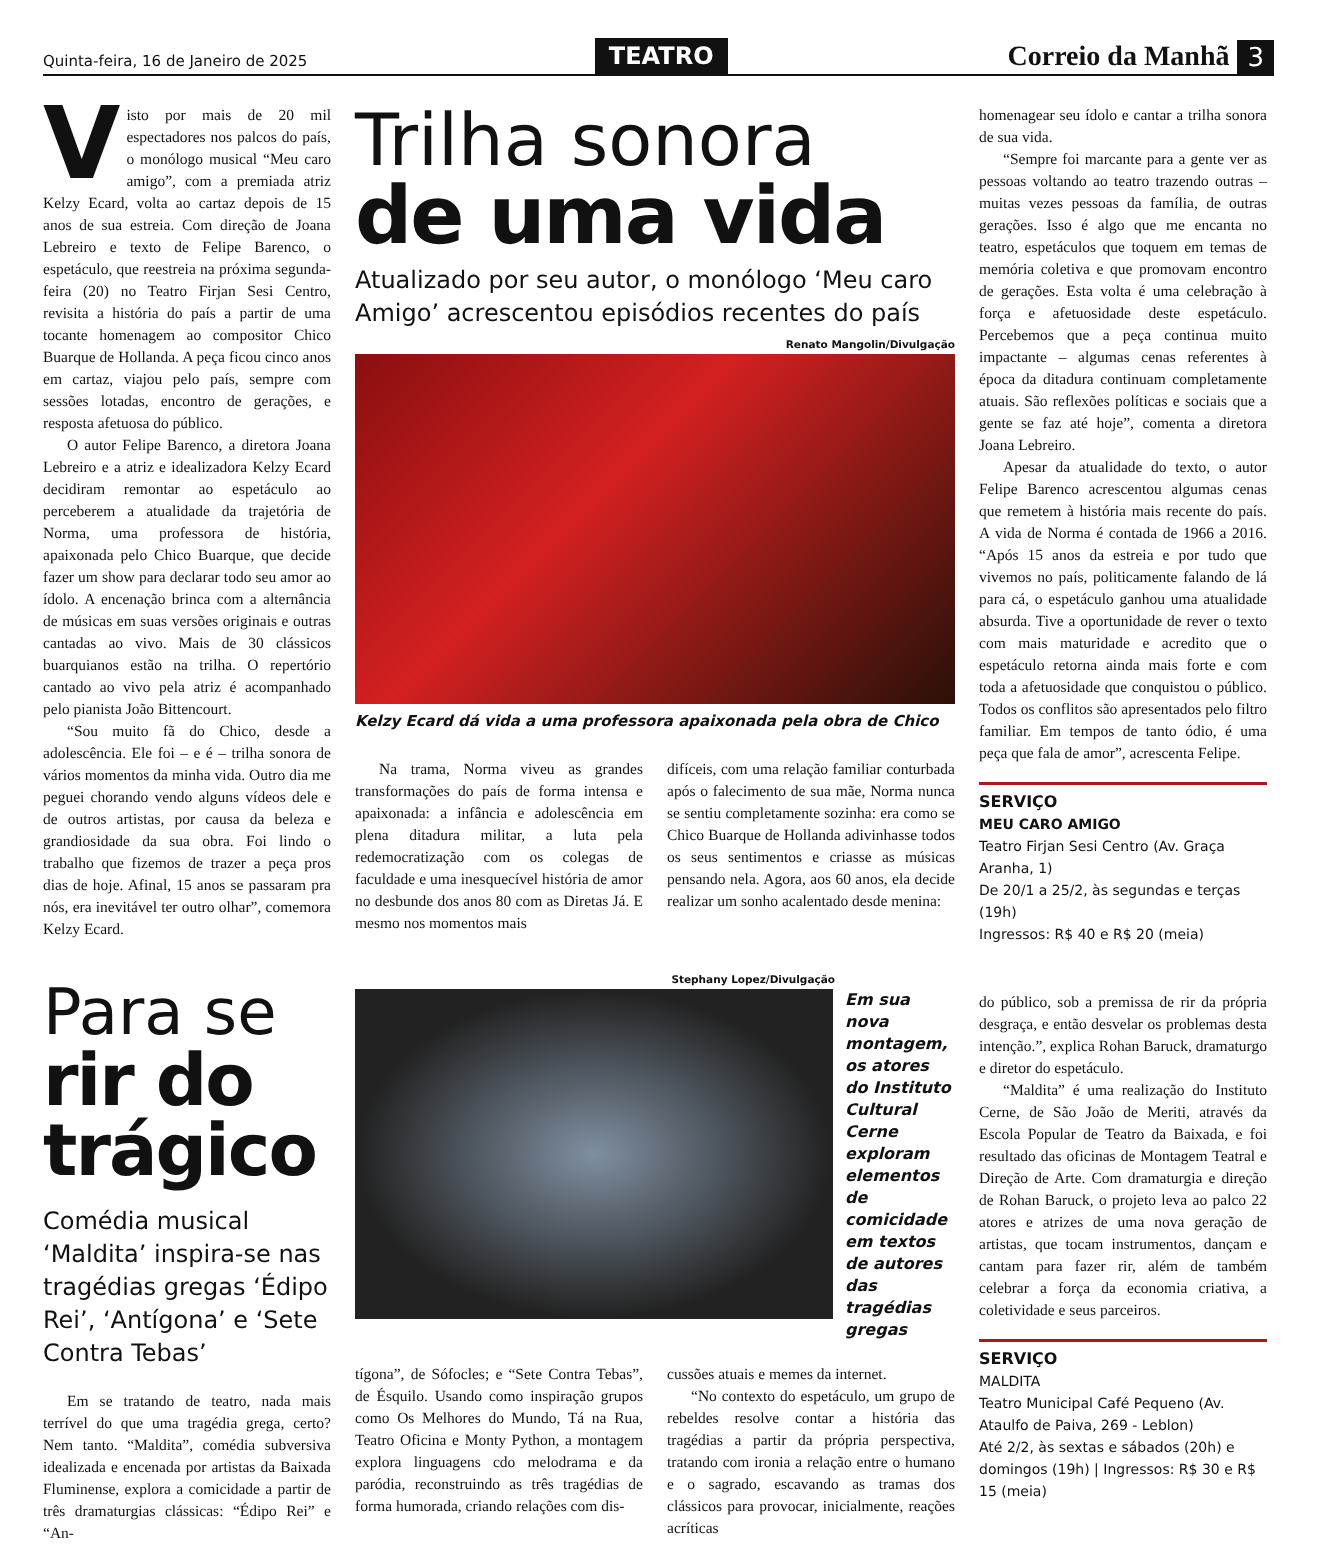Quinta-feira, 16 de Janeiro de 2025 TEATRO Correio da Manhã 3
Visto por mais de 20 mil espectadores nos palcos do país, o monólogo musical “Meu caro amigo”, com a premiada atriz Kelzy Ecard, volta ao cartaz depois de 15 anos de sua estreia. Com direção de Joana Lebreiro e texto de Felipe Barenco, o espetáculo, que reestreia na próxima segunda-feira (20) no Teatro Firjan Sesi Centro, revisita a história do país a partir de uma tocante homenagem ao compositor Chico Buarque de Hollanda. A peça ficou cinco anos em cartaz, viajou pelo país, sempre com sessões lotadas, encontro de gerações, e resposta afetuosa do público.
O autor Felipe Barenco, a diretora Joana Lebreiro e a atriz e idealizadora Kelzy Ecard decidiram remontar ao espetáculo ao perceberem a atualidade da trajetória de Norma, uma professora de história, apaixonada pelo Chico Buarque, que decide fazer um show para declarar todo seu amor ao ídolo. A encenação brinca com a alternância de músicas em suas versões originais e outras cantadas ao vivo. Mais de 30 clássicos buarquianos estão na trilha. O repertório cantado ao vivo pela atriz é acompanhado pelo pianista João Bittencourt.
“Sou muito fã do Chico, desde a adolescência. Ele foi – e é – trilha sonora de vários momentos da minha vida. Outro dia me peguei chorando vendo alguns vídeos dele e de outros artistas, por causa da beleza e grandiosidade da sua obra. Foi lindo o trabalho que fizemos de trazer a peça pros dias de hoje. Afinal, 15 anos se passaram pra nós, era inevitável ter outro olhar”, comemora Kelzy Ecard.
Trilha sonora
de uma vida
Atualizado por seu autor, o monólogo ‘Meu caro Amigo’ acrescentou episódios recentes do país
Renato Mangolin/Divulgação
Kelzy Ecard dá vida a uma professora apaixonada pela obra de Chico
Na trama, Norma viveu as grandes transformações do país de forma intensa e apaixonada: a infância e adolescência em plena ditadura militar, a luta pela redemocratização com os colegas de faculdade e uma inesquecível história de amor no desbunde dos anos 80 com as Diretas Já. E mesmo nos momentos mais
difíceis, com uma relação familiar conturbada após o falecimento de sua mãe, Norma nunca se sentiu completamente sozinha: era como se Chico Buarque de Hollanda adivinhasse todos os seus sentimentos e criasse as músicas pensando nela. Agora, aos 60 anos, ela decide realizar um sonho acalentado desde menina:
homenagear seu ídolo e cantar a trilha sonora de sua vida.
“Sempre foi marcante para a gente ver as pessoas voltando ao teatro trazendo outras – muitas vezes pessoas da família, de outras gerações. Isso é algo que me encanta no teatro, espetáculos que toquem em temas de memória coletiva e que promovam encontro de gerações. Esta volta é uma celebração à força e afetuosidade deste espetáculo. Percebemos que a peça continua muito impactante – algumas cenas referentes à época da ditadura continuam completamente atuais. São reflexões políticas e sociais que a gente se faz até hoje”, comenta a diretora Joana Lebreiro.
Apesar da atualidade do texto, o autor Felipe Barenco acrescentou algumas cenas que remetem à história mais recente do país. A vida de Norma é contada de 1966 a 2016. “Após 15 anos da estreia e por tudo que vivemos no país, politicamente falando de lá para cá, o espetáculo ganhou uma atualidade absurda. Tive a oportunidade de rever o texto com mais maturidade e acredito que o espetáculo retorna ainda mais forte e com toda a afetuosidade que conquistou o público. Todos os conflitos são apresentados pelo filtro familiar. Em tempos de tanto ódio, é uma peça que fala de amor”, acrescenta Felipe.
SERVIÇO
MEU CARO AMIGO
Teatro Firjan Sesi Centro (Av. Graça Aranha, 1)
De 20/1 a 25/2, às segundas e terças (19h)
Ingressos: R$ 40 e R$ 20 (meia)
Para se
rir do trágico
Comédia musical ‘Maldita’ inspira-se nas tragédias gregas ‘Édipo Rei’, ‘Antígona’ e ‘Sete Contra Tebas’
Em se tratando de teatro, nada mais terrível do que uma tragédia grega, certo? Nem tanto. “Maldita”, comédia subversiva idealizada e encenada por artistas da Baixada Fluminense, explora a comicidade a partir de três dramaturgias clássicas: “Édipo Rei” e “An-
Stephany Lopez/Divulgação
Em sua nova montagem, os atores do Instituto Cultural Cerne exploram elementos de comicidade em textos de autores das tragédias gregas
tígona”, de Sófocles; e “Sete Contra Tebas”, de Ésquilo. Usando como inspiração grupos como Os Melhores do Mundo, Tá na Rua, Teatro Oficina e Monty Python, a montagem explora linguagens cdo melodrama e da paródia, reconstruindo as três tragédias de forma humorada, criando relações com dis-
cussões atuais e memes da internet.
“No contexto do espetáculo, um grupo de rebeldes resolve contar a história das tragédias a partir da própria perspectiva, tratando com ironia a relação entre o humano e o sagrado, escavando as tramas dos clássicos para provocar, inicialmente, reações acríticas
do público, sob a premissa de rir da própria desgraça, e então desvelar os problemas desta intenção.”, explica Rohan Baruck, dramaturgo e diretor do espetáculo.
“Maldita” é uma realização do Instituto Cerne, de São João de Meriti, através da Escola Popular de Teatro da Baixada, e foi resultado das oficinas de Montagem Teatral e Direção de Arte. Com dramaturgia e direção de Rohan Baruck, o projeto leva ao palco 22 atores e atrizes de uma nova geração de artistas, que tocam instrumentos, dançam e cantam para fazer rir, além de também celebrar a força da economia criativa, a coletividade e seus parceiros.
SERVIÇO
MALDITA
Teatro Municipal Café Pequeno (Av. Ataulfo de Paiva, 269 - Leblon)
Até 2/2, às sextas e sábados (20h) e domingos (19h) | Ingressos: R$ 30 e R$ 15 (meia)